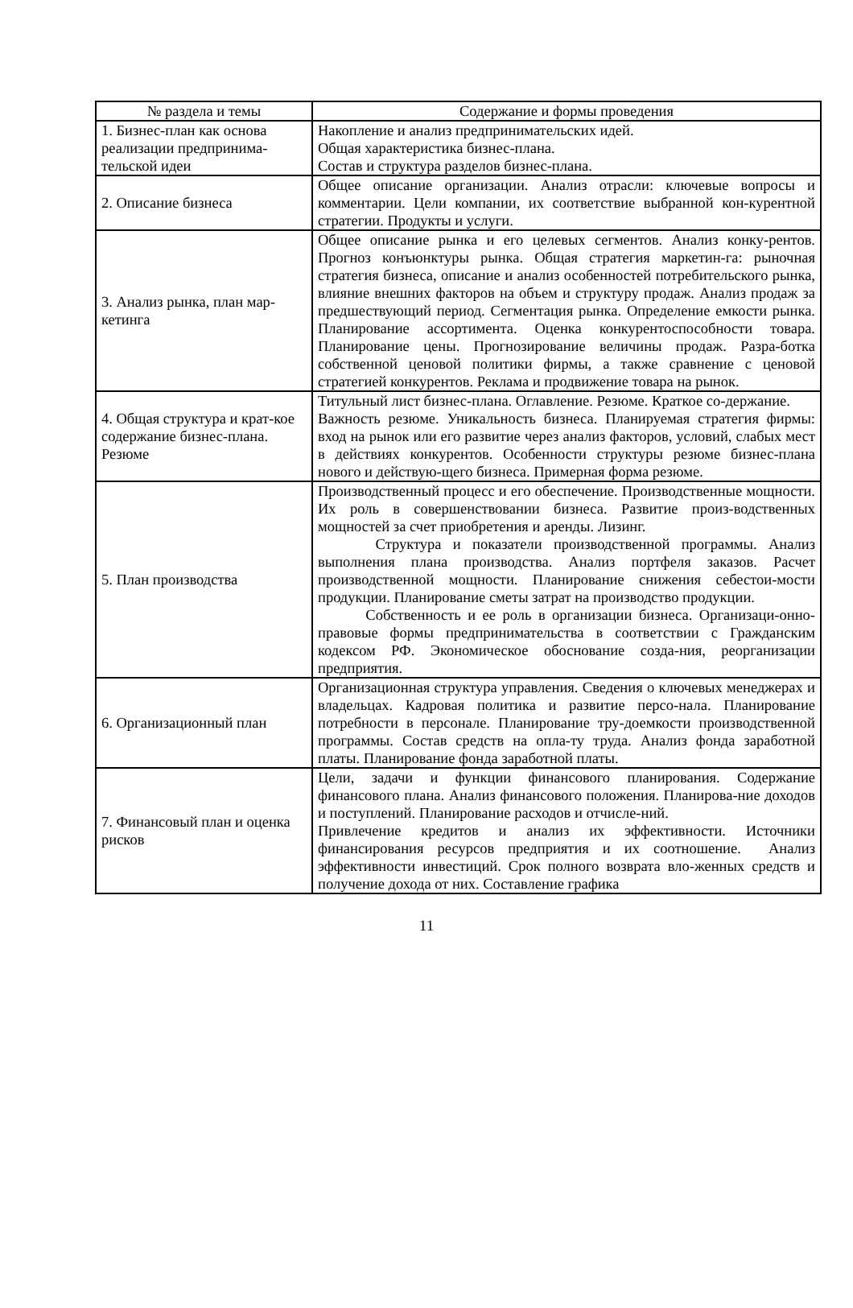| № раздела и темы | Содержание и формы проведения |
| --- | --- |
| 1. Бизнес-план как основа реализации предпринима-тельской идеи | Накопление и анализ предпринимательских идей. Общая характеристика бизнес-плана. Состав и структура разделов бизнес-плана. |
| 2. Описание бизнеса | Общее описание организации. Анализ отрасли: ключевые вопросы и комментарии. Цели компании, их соответствие выбранной кон-курентной стратегии. Продукты и услуги. |
| 3. Анализ рынка, план мар-кетинга | Общее описание рынка и его целевых сегментов. Анализ конку-рентов. Прогноз конъюнктуры рынка. Общая стратегия маркетин-га: рыночная стратегия бизнеса, описание и анализ особенностей потребительского рынка, влияние внешних факторов на объем и структуру продаж. Анализ продаж за предшествующий период. Сегментация рынка. Определение емкости рынка. Планирование ассортимента. Оценка конкурентоспособности товара. Планирование цены. Прогнозирование величины продаж. Разра-ботка собственной ценовой политики фирмы, а также сравнение с ценовой стратегией конкурентов. Реклама и продвижение товара на рынок. |
| 4. Общая структура и крат-кое содержание бизнес-плана. Резюме | Титульный лист бизнес-плана. Оглавление. Резюме. Краткое со-держание. Важность резюме. Уникальность бизнеса. Планируемая стратегия фирмы: вход на рынок или его развитие через анализ факторов, условий, слабых мест в действиях конкурентов. Особенности структуры резюме бизнес-плана нового и действую-щего бизнеса. Примерная форма резюме. |
| 5. План производства | Производственный процесс и его обеспечение. Производственные мощности. Их роль в совершенствовании бизнеса. Развитие произ-водственных мощностей за счет приобретения и аренды. Лизинг. Структура и показатели производственной программы. Анализ выполнения плана производства. Анализ портфеля заказов. Расчет производственной мощности. Планирование снижения себестои-мости продукции. Планирование сметы затрат на производство продукции. Собственность и ее роль в организации бизнеса. Организаци-онно-правовые формы предпринимательства в соответствии с Гражданским кодексом РФ. Экономическое обоснование созда-ния, реорганизации предприятия. |
| 6. Организационный план | Организационная структура управления. Сведения о ключевых менеджерах и владельцах. Кадровая политика и развитие персо-нала. Планирование потребности в персонале. Планирование тру-доемкости производственной программы. Состав средств на опла-ту труда. Анализ фонда заработной платы. Планирование фонда заработной платы. |
| 7. Финансовый план и оценка рисков | Цели, задачи и функции финансового планирования. Содержание финансового плана. Анализ финансового положения. Планирова-ние доходов и поступлений. Планирование расходов и отчисле-ний. Привлечение кредитов и анализ их эффективности. Источники финансирования ресурсов предприятия и их соотношение. Анализ эффективности инвестиций. Срок полного возврата вло-женных средств и получение дохода от них. Составление графика |
11